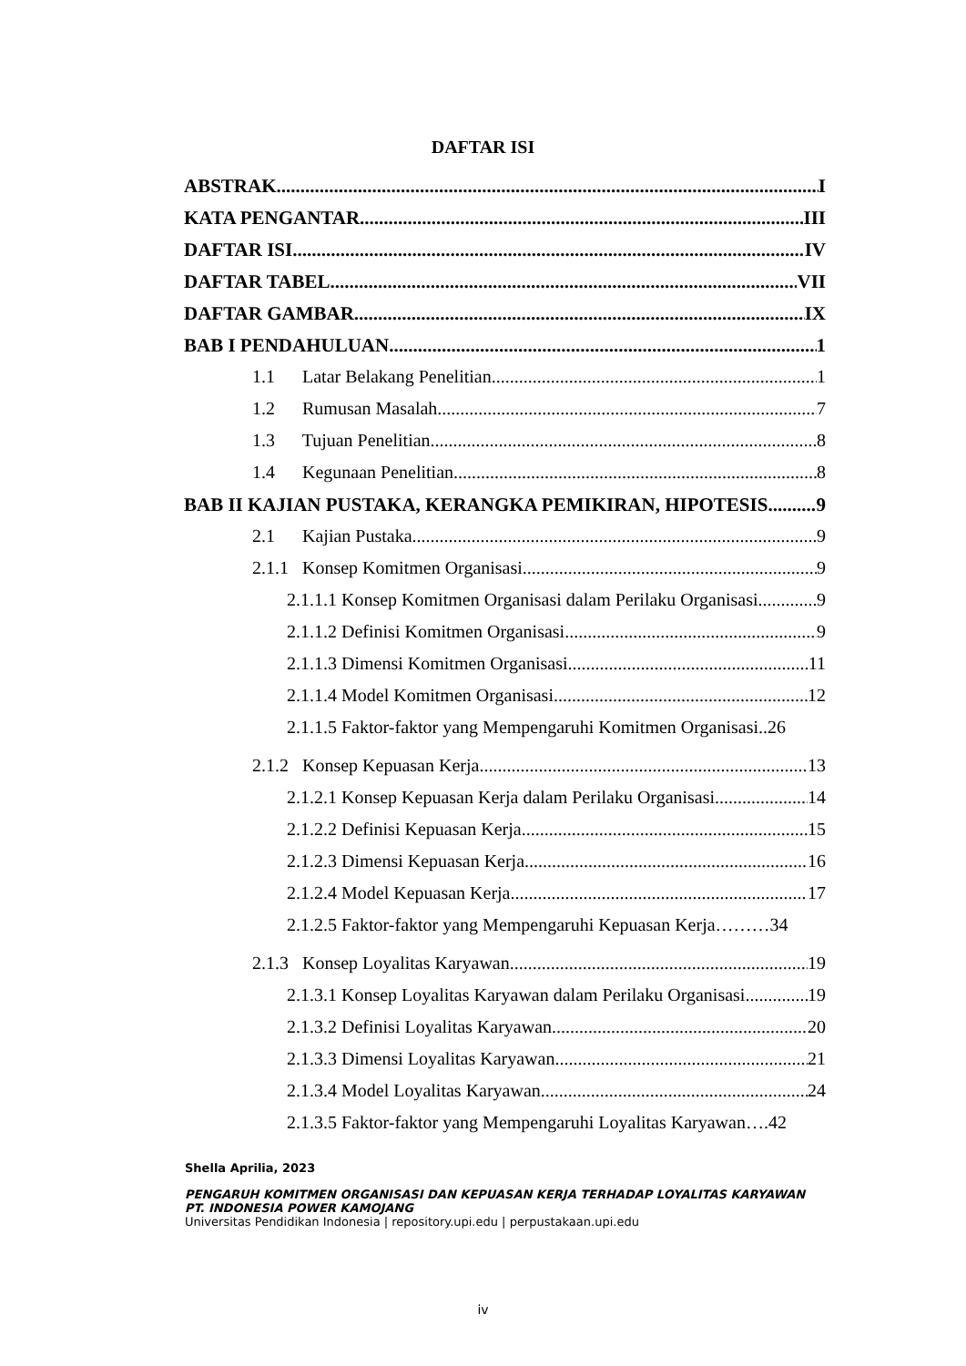DAFTAR ISI
ABSTRAK I
KATA PENGANTAR III
DAFTAR ISI IV
DAFTAR TABEL VII
DAFTAR GAMBAR IX
BAB I PENDAHULUAN 1
1.1 Latar Belakang Penelitian 1
1.2 Rumusan Masalah 7
1.3 Tujuan Penelitian 8
1.4 Kegunaan Penelitian 8
BAB II KAJIAN PUSTAKA, KERANGKA PEMIKIRAN, HIPOTESIS 9
2.1 Kajian Pustaka 9
2.1.1 Konsep Komitmen Organisasi 9
2.1.1.1 Konsep Komitmen Organisasi dalam Perilaku Organisasi 9
2.1.1.2 Definisi Komitmen Organisasi 9
2.1.1.3 Dimensi Komitmen Organisasi 11
2.1.1.4 Model Komitmen Organisasi 12
2.1.1.5 Faktor-faktor yang Mempengaruhi Komitmen Organisasi..26
2.1.2 Konsep Kepuasan Kerja 13
2.1.2.1 Konsep Kepuasan Kerja dalam Perilaku Organisasi 14
2.1.2.2 Definisi Kepuasan Kerja 15
2.1.2.3 Dimensi Kepuasan Kerja 16
2.1.2.4 Model Kepuasan Kerja 17
2.1.2.5 Faktor-faktor yang Mempengaruhi Kepuasan Kerja………34
2.1.3 Konsep Loyalitas Karyawan 19
2.1.3.1 Konsep Loyalitas Karyawan dalam Perilaku Organisasi 19
2.1.3.2 Definisi Loyalitas Karyawan 20
2.1.3.3 Dimensi Loyalitas Karyawan 21
2.1.3.4 Model Loyalitas Karyawan 24
2.1.3.5 Faktor-faktor yang Mempengaruhi Loyalitas Karyawan….42
Shella Aprilia, 2023
PENGARUH KOMITMEN ORGANISASI DAN KEPUASAN KERJA TERHADAP LOYALITAS KARYAWAN
PT. INDONESIA POWER KAMOJANG
Universitas Pendidikan Indonesia | repository.upi.edu | perpustakaan.upi.edu
iv